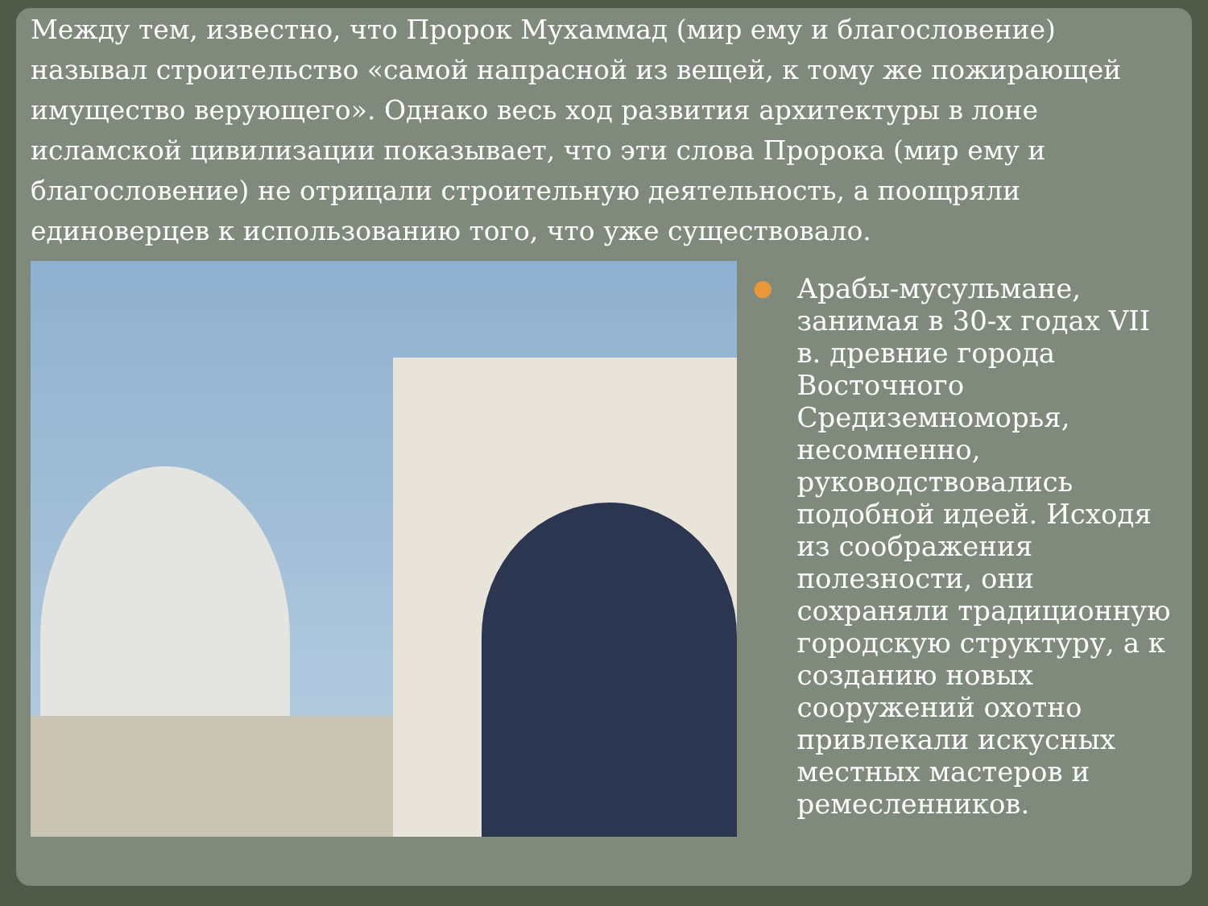Между тем, известно, что Пророк Мухаммад (мир ему и благословение) называл строительство «самой напрасной из вещей, к тому же пожирающей имущество верующего». Однако весь ход развития архитектуры в лоне исламской цивилизации показывает, что эти слова Пророка (мир ему и благословение) не отрицали строительную деятельность, а поощряли единоверцев к использованию того, что уже существовало.
● Арабы-мусульмане, занимая в 30-х годах VII в. древние города Восточного Средиземноморья, несомненно, руководствовались подобной идеей. Исходя из соображения полезности, они сохраняли традиционную городскую структуру, а к созданию новых сооружений охотно привлекали искусных местных мастеров и ремесленников.